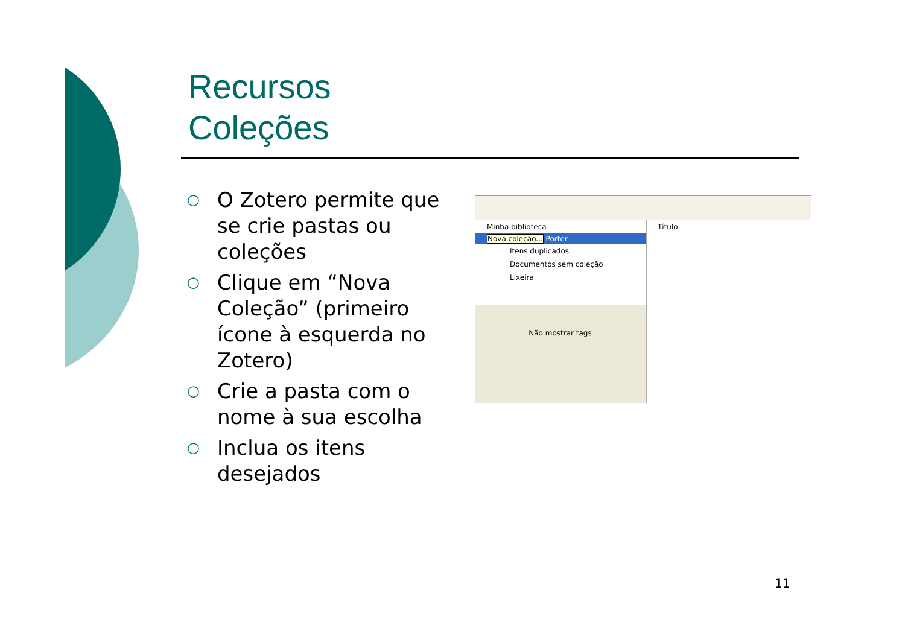Recursos
Coleções
○ O Zotero permite que se crie pastas ou coleções
○ Clique em “Nova Coleção” (primeiro ícone à esquerda no Zotero)
○ Crie a pasta com o nome à sua escolha
○ Inclua os itens desejados
Minha biblioteca
Nova coleção... Porter
Itens duplicados
Documentos sem coleção
Lixeira
Não mostrar tags
Título
11